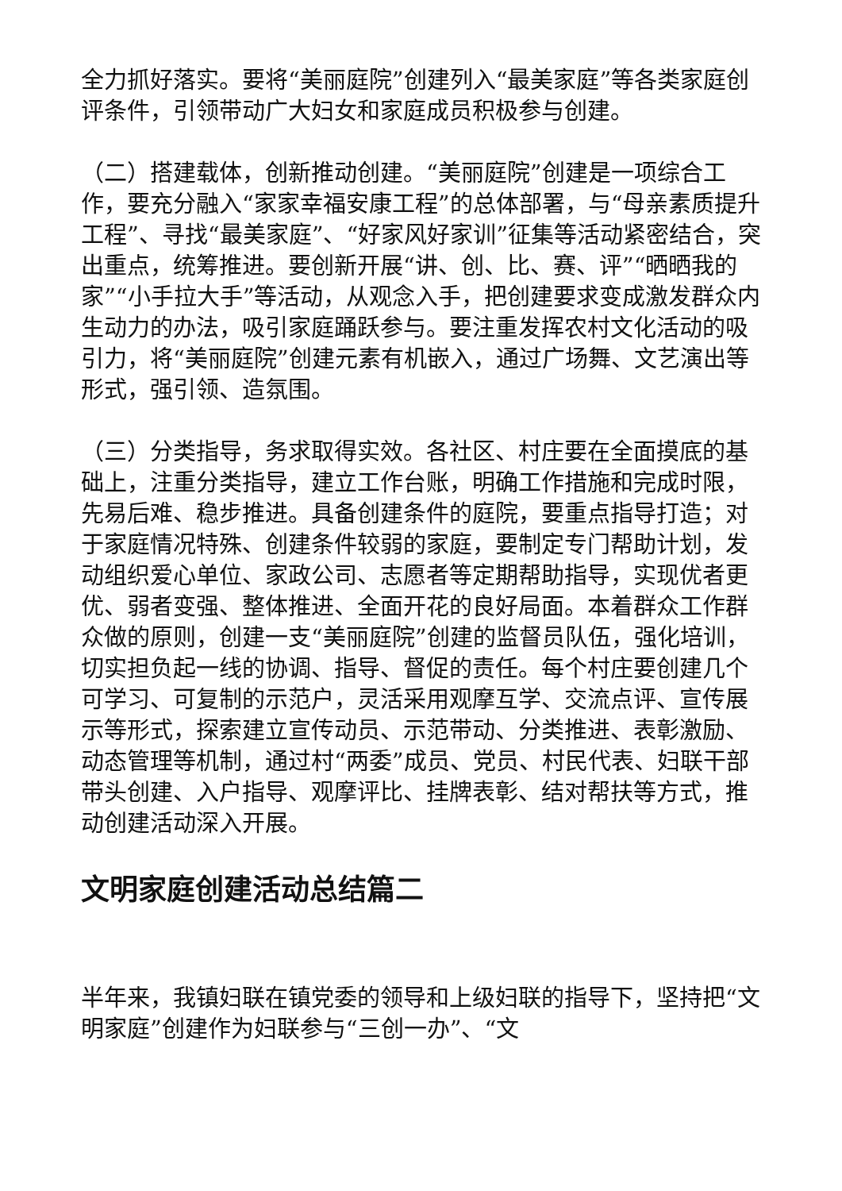全力抓好落实。要将“美丽庭院”创建列入“最美家庭”等各类家庭创评条件，引领带动广大妇女和家庭成员积极参与创建。
（二）搭建载体，创新推动创建。“美丽庭院”创建是一项综合工作，要充分融入“家家幸福安康工程”的总体部署，与“母亲素质提升工程”、寻找“最美家庭”、“好家风好家训”征集等活动紧密结合，突出重点，统筹推进。要创新开展“讲、创、比、赛、评”“晒晒我的家”“小手拉大手”等活动，从观念入手，把创建要求变成激发群众内生动力的办法，吸引家庭踊跃参与。要注重发挥农村文化活动的吸引力，将“美丽庭院”创建元素有机嵌入，通过广场舞、文艺演出等形式，强引领、造氛围。
（三）分类指导，务求取得实效。各社区、村庄要在全面摸底的基础上，注重分类指导，建立工作台账，明确工作措施和完成时限，先易后难、稳步推进。具备创建条件的庭院，要重点指导打造；对于家庭情况特殊、创建条件较弱的家庭，要制定专门帮助计划，发动组织爱心单位、家政公司、志愿者等定期帮助指导，实现优者更优、弱者变强、整体推进、全面开花的良好局面。本着群众工作群众做的原则，创建一支“美丽庭院”创建的监督员队伍，强化培训，切实担负起一线的协调、指导、督促的责任。每个村庄要创建几个可学习、可复制的示范户，灵活采用观摩互学、交流点评、宣传展示等形式，探索建立宣传动员、示范带动、分类推进、表彰激励、动态管理等机制，通过村“两委”成员、党员、村民代表、妇联干部带头创建、入户指导、观摩评比、挂牌表彰、结对帮扶等方式，推动创建活动深入开展。
文明家庭创建活动总结篇二
半年来，我镇妇联在镇党委的领导和上级妇联的指导下，坚持把“文明家庭”创建作为妇联参与“三创一办”、“文